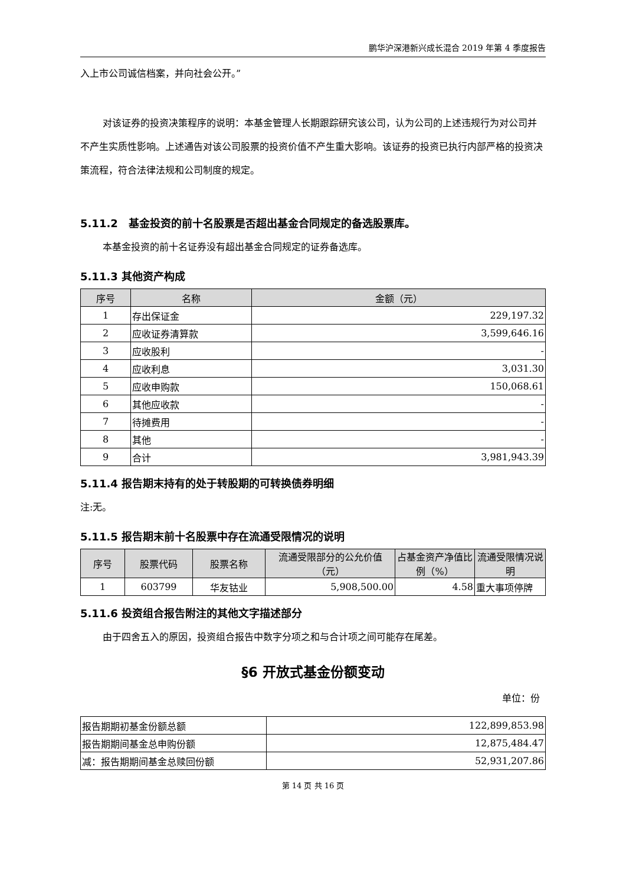鹏华沪深港新兴成长混合 2019 年第 4 季度报告
入上市公司诚信档案，并向社会公开。”
对该证券的投资决策程序的说明：本基金管理人长期跟踪研究该公司，认为公司的上述违规行为对公司并不产生实质性影响。上述通告对该公司股票的投资价值不产生重大影响。该证券的投资已执行内部严格的投资决策流程，符合法律法规和公司制度的规定。
5.11.2　基金投资的前十名股票是否超出基金合同规定的备选股票库。
本基金投资的前十名证券没有超出基金合同规定的证券备选库。
5.11.3 其他资产构成
| 序号 | 名称 | 金额（元） |
| --- | --- | --- |
| 1 | 存出保证金 | 229,197.32 |
| 2 | 应收证券清算款 | 3,599,646.16 |
| 3 | 应收股利 | - |
| 4 | 应收利息 | 3,031.30 |
| 5 | 应收申购款 | 150,068.61 |
| 6 | 其他应收款 | - |
| 7 | 待摊费用 | - |
| 8 | 其他 | - |
| 9 | 合计 | 3,981,943.39 |
5.11.4 报告期末持有的处于转股期的可转换债券明细
注:无。
5.11.5 报告期末前十名股票中存在流通受限情况的说明
| 序号 | 股票代码 | 股票名称 | 流通受限部分的公允价值（元） | 占基金资产净值比例（%） | 流通受限情况说明 |
| --- | --- | --- | --- | --- | --- |
| 1 | 603799 | 华友钴业 | 5,908,500.00 | 4.58 | 重大事项停牌 |
5.11.6 投资组合报告附注的其他文字描述部分
由于四舍五入的原因，投资组合报告中数字分项之和与合计项之间可能存在尾差。
§6 开放式基金份额变动
单位：份
| 报告期期初基金份额总额 | 122,899,853.98 |
| 报告期期间基金总申购份额 | 12,875,484.47 |
| 减：报告期期间基金总赎回份额 | 52,931,207.86 |
第 14 页 共 16 页